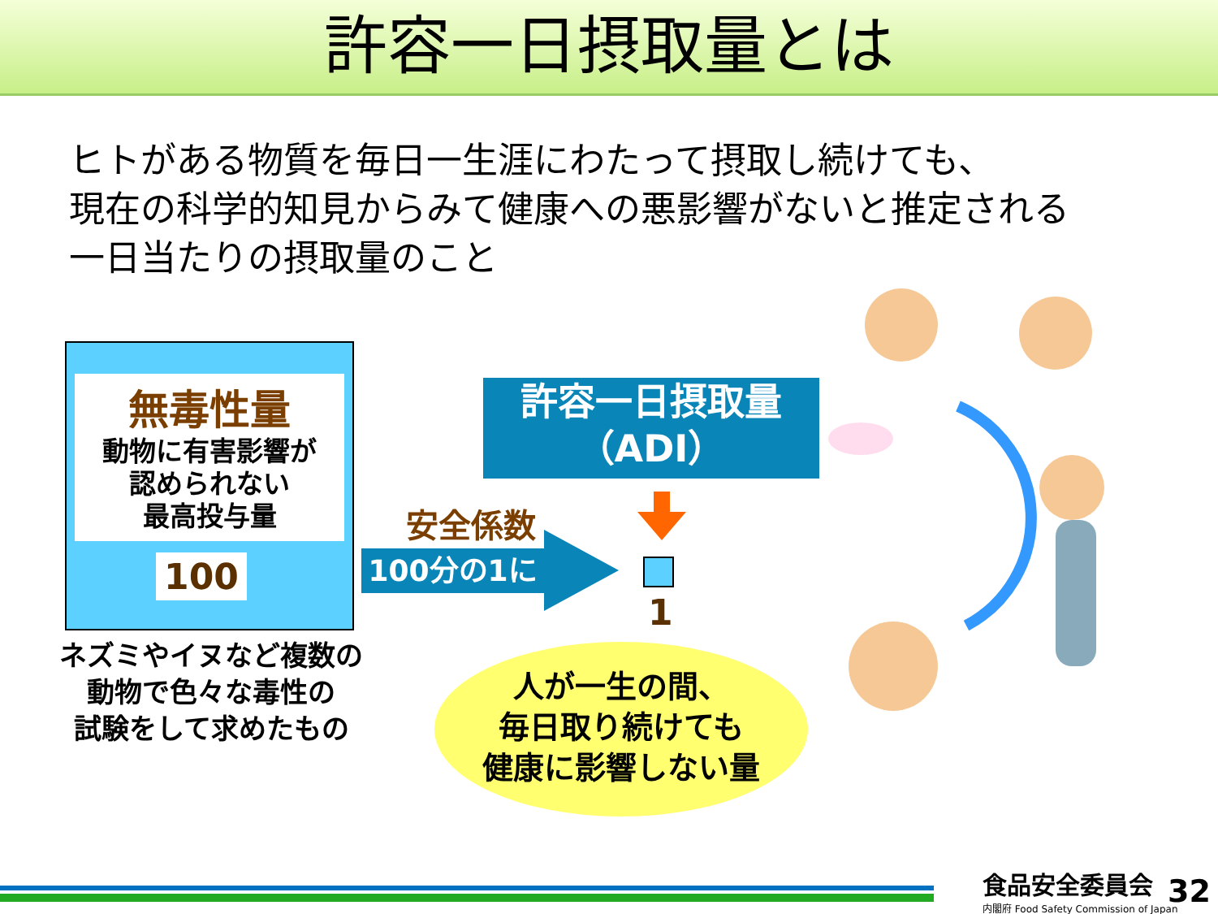許容一日摂取量とは
ヒトがある物質を毎日一生涯にわたって摂取し続けても、
現在の科学的知見からみて健康への悪影響がないと推定される
一日当たりの摂取量のこと
無毒性量
動物に有害影響が
認められない
最高投与量
100
ネズミやイヌなど複数の
動物で色々な毒性の
試験をして求めたもの
許容一日摂取量
（ADI）
安全係数
100分の1に
1
人が一生の間、
毎日取り続けても
健康に影響しない量
食品安全委員会
内閣府 Food Safety Commission of Japan
32